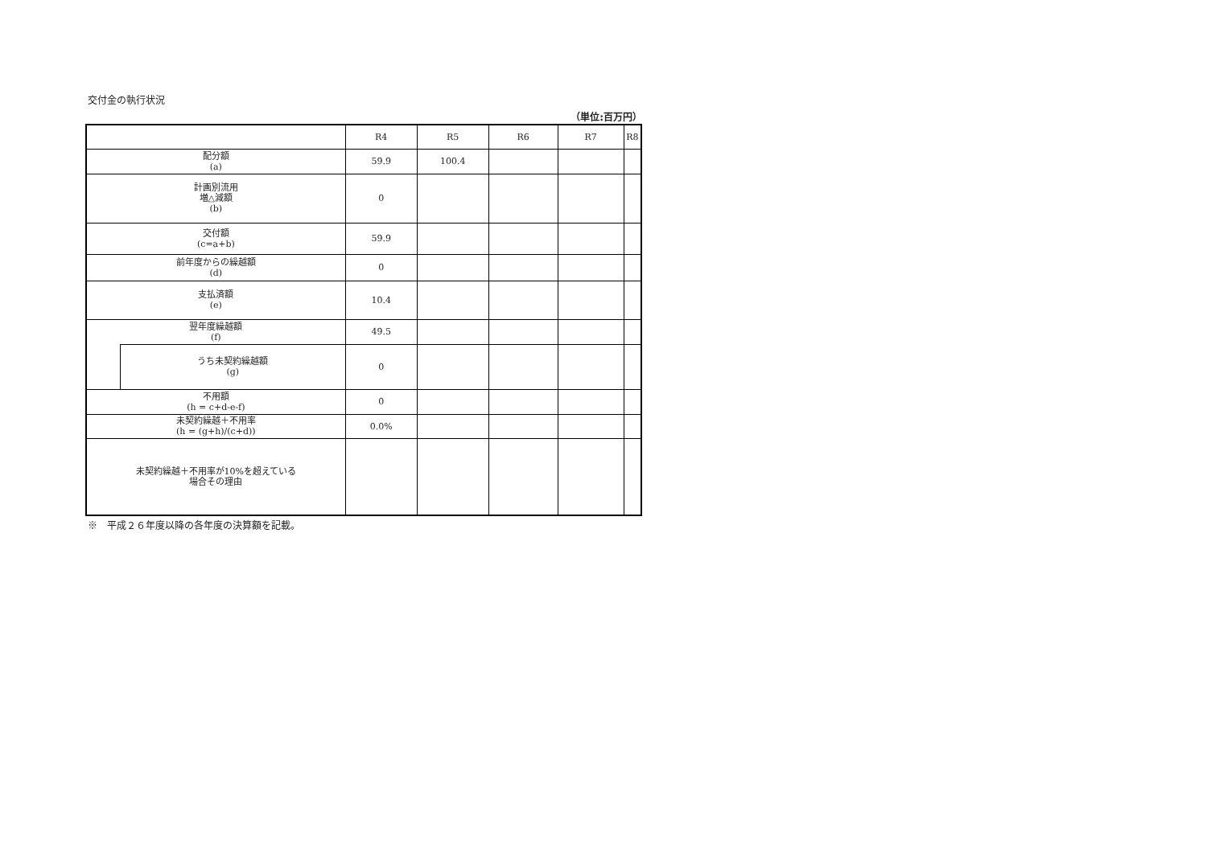交付金の執行状況
（単位:百万円）
| | | R4 | R5 | R6 | R7 | R8 |
| --- | --- | --- | --- | --- | --- | --- |
| 配分額 (a) | | 59.9 | 100.4 | | | |
| 計画別流用 増△減額 (b) | | 0 | | | | |
| 交付額 (c=a+b) | | 59.9 | | | | |
| 前年度からの繰越額 (d) | | 0 | | | | |
| 支払済額 (e) | | 10.4 | | | | |
| 翌年度繰越額 (f) | | 49.5 | | | | |
| | うち未契約繰越額 (g) | 0 | | | | |
| 不用額 (h = c+d-e-f) | | 0 | | | | |
| 未契約繰越＋不用率 (h = (g+h)/(c+d)) | | 0.0% | | | | |
| 未契約繰越＋不用率が10%を超えている 場合その理由 | | | | | | |
※　平成２６年度以降の各年度の決算額を記載。